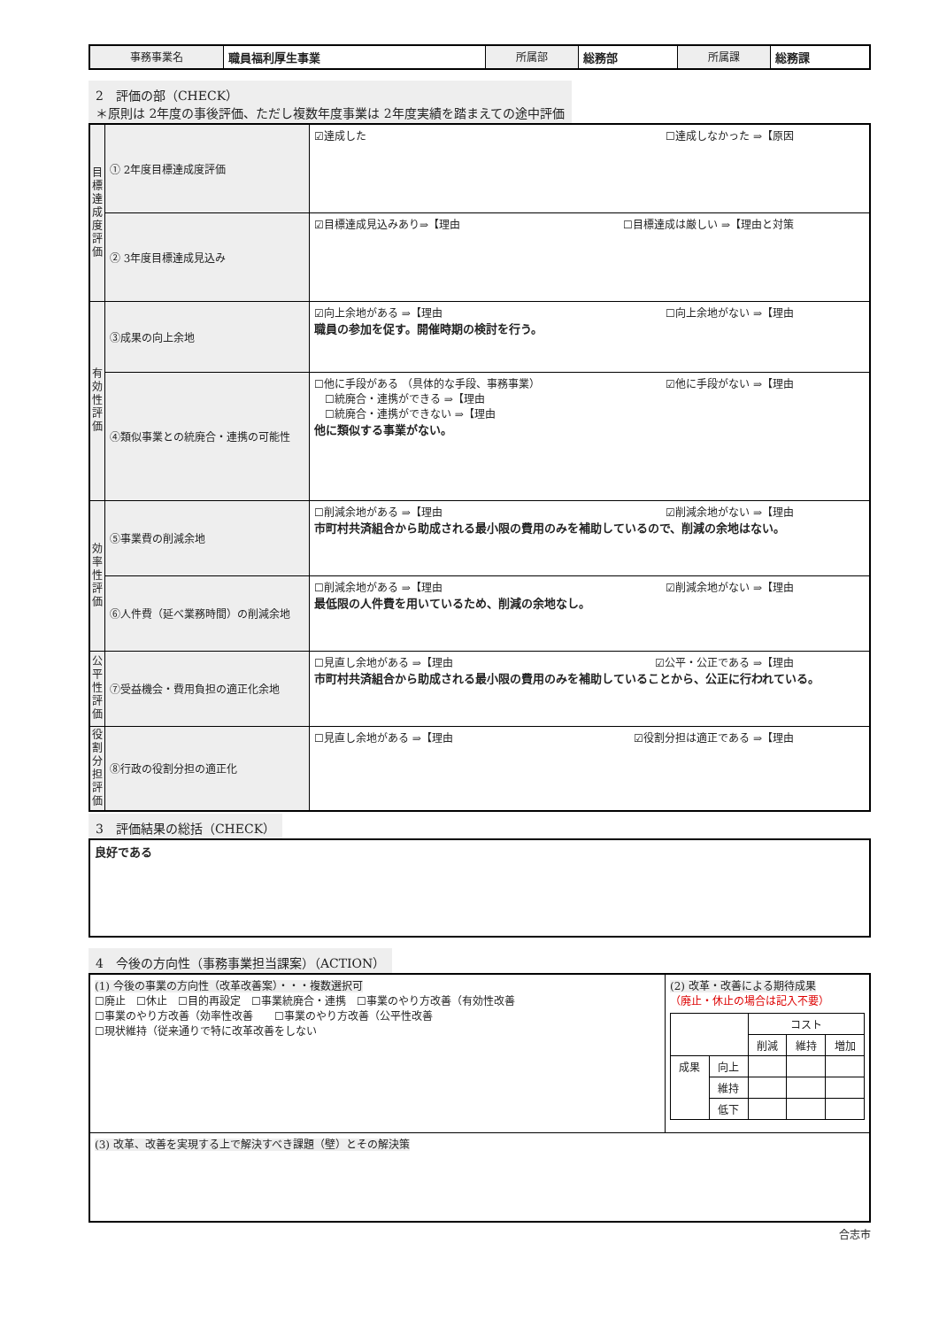| 事務事業名 | 職員福利厚生事業 | 所属部 | 総務部 | 所属課 | 総務課 |
2　評価の部（CHECK）
＊原則は 2年度の事後評価、ただし複数年度事業は 2年度実績を踏まえての途中評価
| 目標達成度評価 | ① 2年度目標達成度評価 | ☑達成した ☐達成しなかった ⇒【原因 |
| | ② 3年度目標達成見込み | ☑目標達成見込みあり⇒【理由 ☐目標達成は厳しい ⇒【理由と対策 |
| 有効性評価 | ③成果の向上余地 | ☑向上余地がある ⇒【理由 ☐向上余地がない ⇒【理由 職員の参加を促す。開催時期の検討を行う。 |
| | ④類似事業との統廃合・連携の可能性 | ☐他に手段がある （具体的な手段、事務事業） ☑他に手段がない ⇒【理由 ☐統廃合・連携ができる ⇒【理由 ☐統廃合・連携ができない ⇒【理由 他に類似する事業がない。 |
| 効率性評価 | ⑤事業費の削減余地 | ☐削減余地がある ⇒【理由 ☑削減余地がない ⇒【理由 市町村共済組合から助成される最小限の費用のみを補助しているので、削減の余地はない。 |
| | ⑥人件費（延べ業務時間）の削減余地 | ☐削減余地がある ⇒【理由 ☑削減余地がない ⇒【理由 最低限の人件費を用いているため、削減の余地なし。 |
| 公平性評価 | ⑦受益機会・費用負担の適正化余地 | ☐見直し余地がある ⇒【理由 ☑公平・公正である ⇒【理由 市町村共済組合から助成される最小限の費用のみを補助していることから、公正に行われている。 |
| 役割分担評価 | ⑧行政の役割分担の適正化 | ☐見直し余地がある ⇒【理由 ☑役割分担は適正である ⇒【理由 |
3　評価結果の総括（CHECK）
| 良好である |
4　今後の方向性（事務事業担当課案）（ACTION）
| (1) 今後の事業の方向性（改革改善案）・・・複数選択可 ☐廃止 ☐休止 ☐目的再設定 ☐事業統廃合・連携 ☐事業のやり方改善（有効性改善 ☐事業のやり方改善（効率性改善 ☐事業のやり方改善（公平性改善 ☐現状維持（従来通りで特に改革改善をしない | (2) 改革・改善による期待成果 （廃止・休止の場合は記入不要） / / / コスト / / / / / / 削減 / 維持 / 増加 / / 成果 / 向上 / / / / / / 維持 / / / / / / 低下 / / / / |
| (3) 改革、改善を実現する上で解決すべき課題（壁）とその解決策 | |
合志市